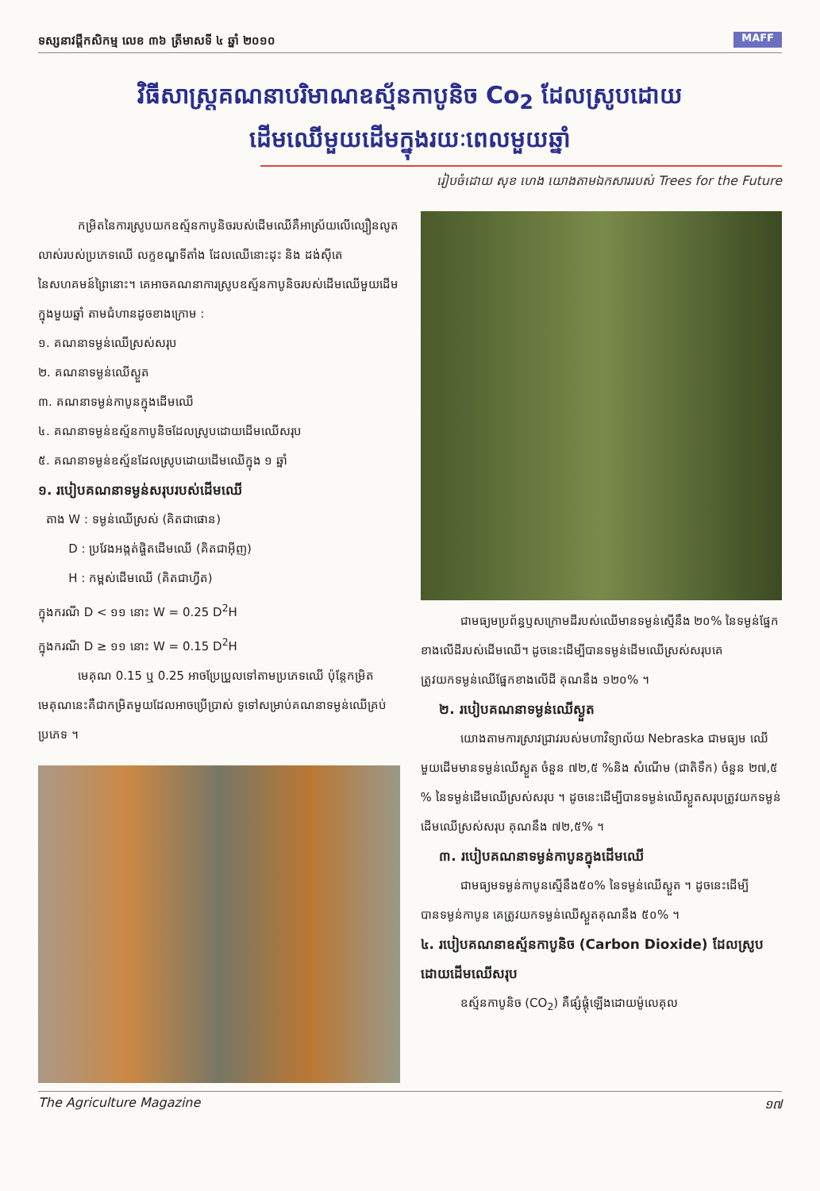ទស្សនាវដ្តីកសិកម្ម លេខ ៣៦ ត្រីមាសទី ៤ ឆ្នាំ ២០១០ MAFF
វិធីសាស្រ្តគណនាបរិមាណឧស្ម័នកាបូនិច Co<sub>2</sub> ដែលស្រូបដោយដើមឈើមួយដើមក្នុងរយៈពេលមួយឆ្នាំ
រៀបចំដោយ សុខ ហេង យោងតាមឯកសាររបស់ Trees for the Future
កម្រិតនៃការស្រូបយកឧស្ម័នកាបូនិចរបស់ដើមឈើគឺអាស្រ័យលើល្បឿនលូតលាស់របស់ប្រភេទឈើ លក្ខខណ្ឌទីតាំង ដែលឈើនោះដុះ និង ដង់ស៊ីតេនៃសហគមន៍ព្រៃនោះ។ គេអាចគណនាការស្រូបឧស្ម័នកាបូនិចរបស់ដើមឈើមួយដើមក្នុងមួយឆ្នាំ តាមជំហានដូចខាងក្រោម :
១. គណនាទម្ងន់ឈើស្រស់សរុប
២. គណនាទម្ងន់ឈើស្ងួត
៣. គណនាទម្ងន់កាបូនក្នុងដើមឈើ
៤. គណនាទម្ងន់ឧស្ម័នកាបូនិចដែលស្រូបដោយដើមឈើសរុប
៥. គណនាទម្ងន់ឧស្ម័នដែលស្រូបដោយដើមឈើក្នុង ១ ឆ្នាំ
១. របៀបគណនាទម្ងន់សរុបរបស់ដើមឈើ
តាង W : ទម្ងន់ឈើស្រស់ (គិតជាផោន)
D : ប្រវែងអង្កត់ផ្ចិតដើមឈើ (គិតជាអ៊ីញ)
H : កម្ពស់ដើមឈើ (គិតជាហ្វីត)
ក្នុងករណី D < ១១ នោះ W = 0.25 D<sup>2</sup>H
ក្នុងករណី D ≥ ១១ នោះ W = 0.15 D<sup>2</sup>H
មេគុណ 0.15 ឬ 0.25 អាចប្រែប្រួលទៅតាមប្រភេទឈើ ប៉ុន្តែកម្រិតមេគុណនេះគឺជាកម្រិតមួយដែលអាចប្រើប្រាស់ ទូទៅសម្រាប់គណនាទម្ងន់ឈើគ្រប់ប្រភេទ ។
ជាមធ្យមប្រព័ន្ធឫសក្រោមដីរបស់ឈើមានទម្ងន់ស្មើនឹង ២០% នៃទម្ងន់ផ្នែកខាងលើដីរបស់ដើមឈើ។ ដូចនេះដើម្បីបានទម្ងន់ដើមឈើស្រស់សរុបគេត្រូវយកទម្ងន់ឈើផ្នែកខាងលើដី គុណនឹង ១២០% ។
២. របៀបគណនាទម្ងន់ឈើស្ងួត
យោងតាមការស្រាវជ្រាវរបស់មហាវិទ្យាល័យ Nebraska ជាមធ្យម ឈើមួយដើមមានទម្ងន់ឈើស្ងួត ចំនួន ៧២,៥ %និង សំណើម (ជាតិទឹក) ចំនួន ២៧,៥ % នៃទម្ងន់ដើមឈើស្រស់សរុប ។ ដូចនេះដើម្បីបានទម្ងន់ឈើស្ងួតសរុបត្រូវយកទម្ងន់ ដើមឈើស្រស់សរុប គុណនឹង ៧២,៥% ។
៣. របៀបគណនាទម្ងន់កាបូនក្នុងដើមឈើ
ជាមធ្យមទម្ងន់កាបូនស្មើនឹង៥០% នៃទម្ងន់ឈើស្ងួត ។ ដូចនេះដើម្បីបានទម្ងន់កាបូន គេត្រូវយកទម្ងន់ឈើស្ងួតគុណនឹង ៥០% ។
៤. របៀបគណនាឧស្ម័នកាបូនិច (Carbon Dioxide) ដែលស្រូបដោយដើមឈើសរុប
ឧស្ម័នកាបូនិច (CO<sub>2</sub>) គឺផ្សំផ្គុំឡើងដោយម៉ូលេគុល
The Agriculture Magazine ១៧